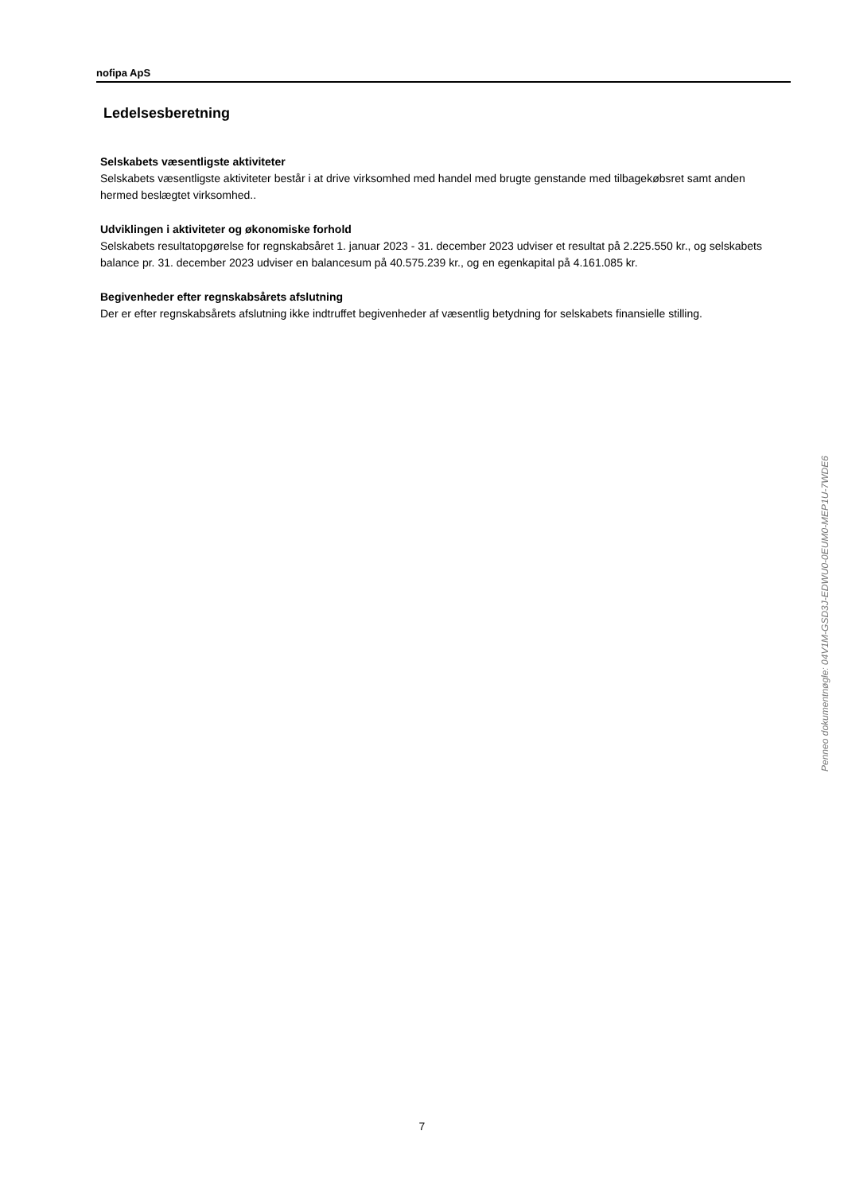nofipa ApS
Ledelsesberetning
Selskabets væsentligste aktiviteter
Selskabets væsentligste aktiviteter består i at drive virksomhed med handel med brugte genstande med tilbagekøbsret samt anden hermed beslægtet virksomhed..
Udviklingen i aktiviteter og økonomiske forhold
Selskabets resultatopgørelse for regnskabsåret 1. januar 2023 - 31. december 2023 udviser et resultat på 2.225.550 kr., og selskabets balance pr. 31. december 2023 udviser en balancesum på 40.575.239 kr., og en egenkapital på 4.161.085 kr.
Begivenheder efter regnskabsårets afslutning
Der er efter regnskabsårets afslutning ikke indtruffet begivenheder af væsentlig betydning for selskabets finansielle stilling.
Penneo dokumentnøgle: 04V1M-GSD3J-EDWU0-0EUM0-MEP1U-7WDE6
7